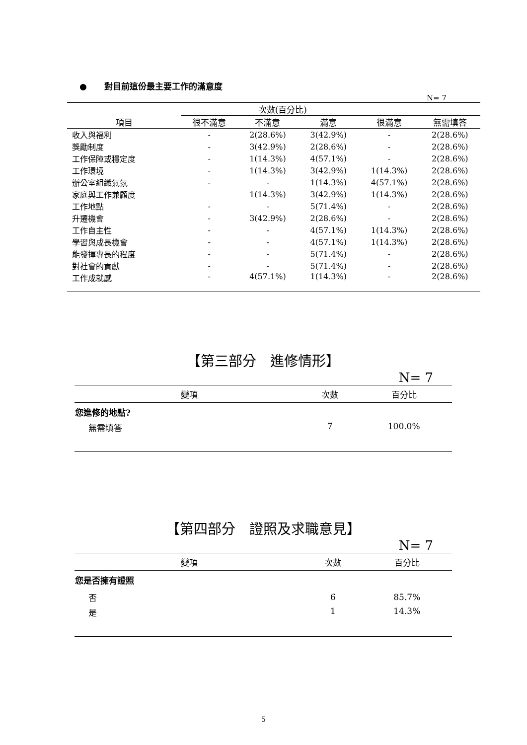● 對目前這份最主要工作的滿意度
N= 7
| | 次數(百分比) | | | | |
| --- | --- | --- | --- | --- | --- |
| 項目 | 很不滿意 | 不滿意 | 滿意 | 很滿意 | 無需填答 |
| 收入與福利 | - | 2(28.6%) | 3(42.9%) | - | 2(28.6%) |
| 獎勵制度 | - | 3(42.9%) | 2(28.6%) | - | 2(28.6%) |
| 工作保障或穩定度 | - | 1(14.3%) | 4(57.1%) | - | 2(28.6%) |
| 工作環境 | - | 1(14.3%) | 3(42.9%) | 1(14.3%) | 2(28.6%) |
| 辦公室組織氣氛 | - | - | 1(14.3%) | 4(57.1%) | 2(28.6%) |
| 家庭與工作兼顧度 | | 1(14.3%) | 3(42.9%) | 1(14.3%) | 2(28.6%) |
| 工作地點 | - | - | 5(71.4%) | - | 2(28.6%) |
| 升遷機會 | - | 3(42.9%) | 2(28.6%) | - | 2(28.6%) |
| 工作自主性 | - | - | 4(57.1%) | 1(14.3%) | 2(28.6%) |
| 學習與成長機會 | - | - | 4(57.1%) | 1(14.3%) | 2(28.6%) |
| 能發揮專長的程度 | - | - | 5(71.4%) | - | 2(28.6%) |
| 對社會的貢獻 | - | - | 5(71.4%) | - | 2(28.6%) |
| 工作成就感 | - | 4(57.1%) | 1(14.3%) | - | 2(28.6%) |
【第三部分　進修情形】
N= 7
| 變項 | 次數 | 百分比 |
| --- | --- | --- |
| 您進修的地點? | | |
| 無需填答 | 7 | 100.0% |
【第四部分　證照及求職意見】
N= 7
| 變項 | 次數 | 百分比 |
| --- | --- | --- |
| 您是否擁有證照 | | |
| 否 | 6 | 85.7% |
| 是 | 1 | 14.3% |
5